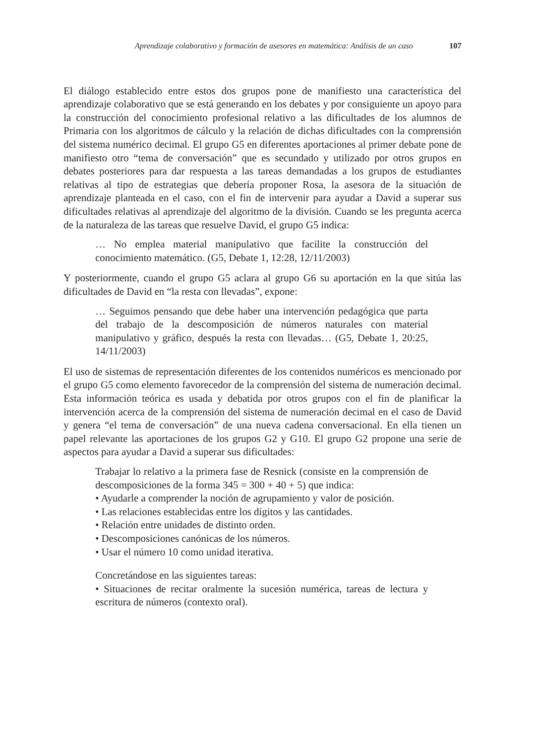Aprendizaje colaborativo y formación de asesores en matemática: Análisis de un caso 107
El diálogo establecido entre estos dos grupos pone de manifiesto una característica del aprendizaje colaborativo que se está generando en los debates y por consiguiente un apoyo para la construcción del conocimiento profesional relativo a las dificultades de los alumnos de Primaria con los algoritmos de cálculo y la relación de dichas dificultades con la comprensión del sistema numérico decimal. El grupo G5 en diferentes aportaciones al primer debate pone de manifiesto otro “tema de conversación” que es secundado y utilizado por otros grupos en debates posteriores para dar respuesta a las tareas demandadas a los grupos de estudiantes relativas al tipo de estrategias que debería proponer Rosa, la asesora de la situación de aprendizaje planteada en el caso, con el fin de intervenir para ayudar a David a superar sus dificultades relativas al aprendizaje del algoritmo de la división. Cuando se les pregunta acerca de la naturaleza de las tareas que resuelve David, el grupo G5 indica:
… No emplea material manipulativo que facilite la construcción del conocimiento matemático. (G5, Debate 1, 12:28, 12/11/2003)
Y posteriormente, cuando el grupo G5 aclara al grupo G6 su aportación en la que sitúa las dificultades de David en “la resta con llevadas”, expone:
… Seguimos pensando que debe haber una intervención pedagógica que parta del trabajo de la descomposición de números naturales con material manipulativo y gráfico, después la resta con llevadas… (G5, Debate 1, 20:25, 14/11/2003)
El uso de sistemas de representación diferentes de los contenidos numéricos es mencionado por el grupo G5 como elemento favorecedor de la comprensión del sistema de numeración decimal. Esta información teórica es usada y debatida por otros grupos con el fin de planificar la intervención acerca de la comprensión del sistema de numeración decimal en el caso de David y genera “el tema de conversación” de una nueva cadena conversacional. En ella tienen un papel relevante las aportaciones de los grupos G2 y G10. El grupo G2 propone una serie de aspectos para ayudar a David a superar sus dificultades:
Trabajar lo relativo a la primera fase de Resnick (consiste en la comprensión de descomposiciones de la forma 345 = 300 + 40 + 5) que indica:
• Ayudarle a comprender la noción de agrupamiento y valor de posición.
• Las relaciones establecidas entre los dígitos y las cantidades.
• Relación entre unidades de distinto orden.
• Descomposiciones canónicas de los números.
• Usar el número 10 como unidad iterativa.
Concretándose en las siguientes tareas:
• Situaciones de recitar oralmente la sucesión numérica, tareas de lectura y escritura de números (contexto oral).